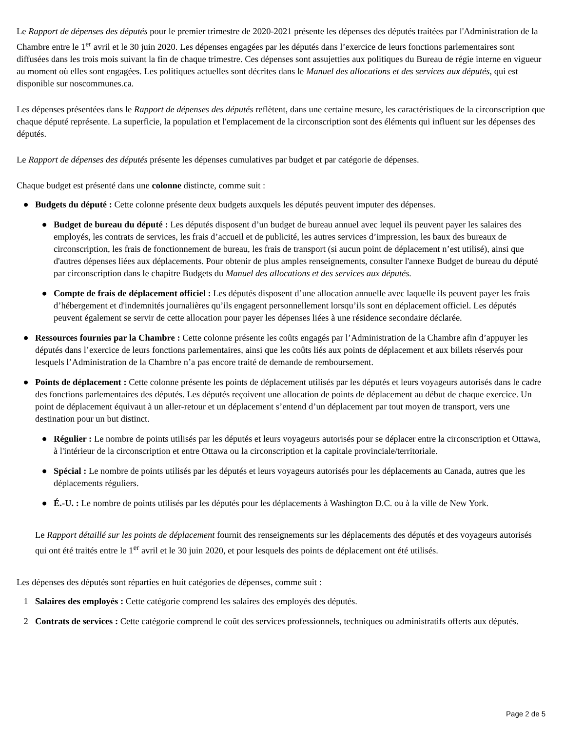Le Rapport de dépenses des députés pour le premier trimestre de 2020-2021 présente les dépenses des députés traitées par l'Administration de la Chambre entre le 1<sup>er</sup> avril et le 30 juin 2020. Les dépenses engagées par les députés dans l’exercice de leurs fonctions parlementaires sont diffusées dans les trois mois suivant la fin de chaque trimestre. Ces dépenses sont assujetties aux politiques du Bureau de régie interne en vigueur au moment où elles sont engagées. Les politiques actuelles sont décrites dans le Manuel des allocations et des services aux députés, qui est disponible sur noscommunes.ca.
Les dépenses présentées dans le Rapport de dépenses des députés reflètent, dans une certaine mesure, les caractéristiques de la circonscription que chaque député représente. La superficie, la population et l'emplacement de la circonscription sont des éléments qui influent sur les dépenses des députés.
Le Rapport de dépenses des députés présente les dépenses cumulatives par budget et par catégorie de dépenses.
Chaque budget est présenté dans une colonne distincte, comme suit :
● Budgets du député : Cette colonne présente deux budgets auxquels les députés peuvent imputer des dépenses.
● Budget de bureau du député : Les députés disposent d’un budget de bureau annuel avec lequel ils peuvent payer les salaires des employés, les contrats de services, les frais d’accueil et de publicité, les autres services d’impression, les baux des bureaux de circonscription, les frais de fonctionnement de bureau, les frais de transport (si aucun point de déplacement n’est utilisé), ainsi que d'autres dépenses liées aux déplacements. Pour obtenir de plus amples renseignements, consulter l'annexe Budget de bureau du député par circonscription dans le chapitre Budgets du Manuel des allocations et des services aux députés.
● Compte de frais de déplacement officiel : Les députés disposent d’une allocation annuelle avec laquelle ils peuvent payer les frais d’hébergement et d'indemnités journalières qu’ils engagent personnellement lorsqu’ils sont en déplacement officiel. Les députés peuvent également se servir de cette allocation pour payer les dépenses liées à une résidence secondaire déclarée.
● Ressources fournies par la Chambre : Cette colonne présente les coûts engagés par l’Administration de la Chambre afin d’appuyer les députés dans l’exercice de leurs fonctions parlementaires, ainsi que les coûts liés aux points de déplacement et aux billets réservés pour lesquels l’Administration de la Chambre n’a pas encore traité de demande de remboursement.
● Points de déplacement : Cette colonne présente les points de déplacement utilisés par les députés et leurs voyageurs autorisés dans le cadre des fonctions parlementaires des députés. Les députés reçoivent une allocation de points de déplacement au début de chaque exercice. Un point de déplacement équivaut à un aller-retour et un déplacement s’entend d’un déplacement par tout moyen de transport, vers une destination pour un but distinct.
● Régulier : Le nombre de points utilisés par les députés et leurs voyageurs autorisés pour se déplacer entre la circonscription et Ottawa, à l'intérieur de la circonscription et entre Ottawa ou la circonscription et la capitale provinciale/territoriale.
● Spécial : Le nombre de points utilisés par les députés et leurs voyageurs autorisés pour les déplacements au Canada, autres que les déplacements réguliers.
● É.-U. : Le nombre de points utilisés par les députés pour les déplacements à Washington D.C. ou à la ville de New York.
Le Rapport détaillé sur les points de déplacement fournit des renseignements sur les déplacements des députés et des voyageurs autorisés qui ont été traités entre le 1<sup>er</sup> avril et le 30 juin 2020, et pour lesquels des points de déplacement ont été utilisés.
Les dépenses des députés sont réparties en huit catégories de dépenses, comme suit :
1 Salaires des employés : Cette catégorie comprend les salaires des employés des députés.
2 Contrats de services : Cette catégorie comprend le coût des services professionnels, techniques ou administratifs offerts aux députés.
Page 2 de 5